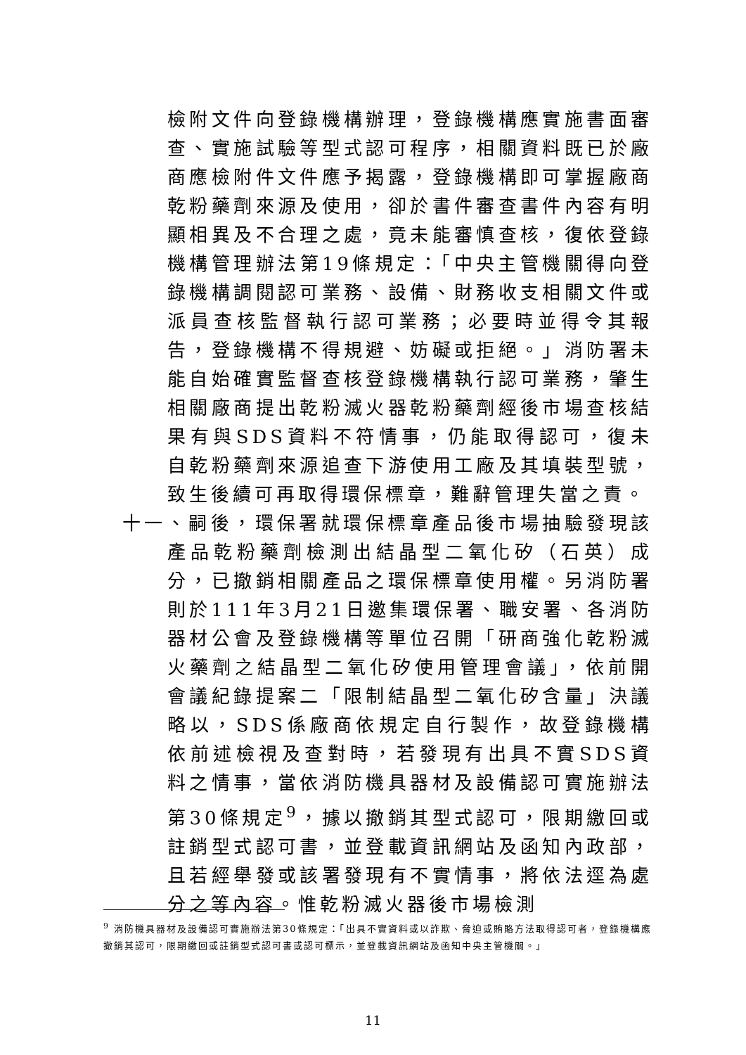檢附文件向登錄機構辦理，登錄機構應實施書面審查、實施試驗等型式認可程序，相關資料既已於廠商應檢附件文件應予揭露，登錄機構即可掌握廠商乾粉藥劑來源及使用，卻於書件審查書件內容有明顯相異及不合理之處，竟未能審慎查核，復依登錄機構管理辦法第19條規定：「中央主管機關得向登錄機構調閱認可業務、設備、財務收支相關文件或派員查核監督執行認可業務；必要時並得令其報告，登錄機構不得規避、妨礙或拒絕。」消防署未能自始確實監督查核登錄機構執行認可業務，肇生相關廠商提出乾粉滅火器乾粉藥劑經後市場查核結果有與SDS資料不符情事，仍能取得認可，復未自乾粉藥劑來源追查下游使用工廠及其填裝型號，致生後續可再取得環保標章，難辭管理失當之責。
十一、嗣後，環保署就環保標章產品後市場抽驗發現該產品乾粉藥劑檢測出結晶型二氧化矽（石英）成分，已撤銷相關產品之環保標章使用權。另消防署則於111年3月21日邀集環保署、職安署、各消防器材公會及登錄機構等單位召開「研商強化乾粉滅火藥劑之結晶型二氧化矽使用管理會議」，依前開會議紀錄提案二「限制結晶型二氧化矽含量」決議略以，SDS係廠商依規定自行製作，故登錄機構依前述檢視及查對時，若發現有出具不實SDS資料之情事，當依消防機具器材及設備認可實施辦法第30條規定<sup>9</sup>，據以撤銷其型式認可，限期繳回或註銷型式認可書，並登載資訊網站及函知內政部，且若經舉發或該署發現有不實情事，將依法逕為處分之等內容。惟乾粉滅火器後市場檢測
<sup>9</sup> 消防機具器材及設備認可實施辦法第30條規定：「出具不實資料或以詐欺、脅迫或賄賂方法取得認可者，登錄機構應撤銷其認可，限期繳回或註銷型式認可書或認可標示，並登載資訊網站及函知中央主管機關。」
11